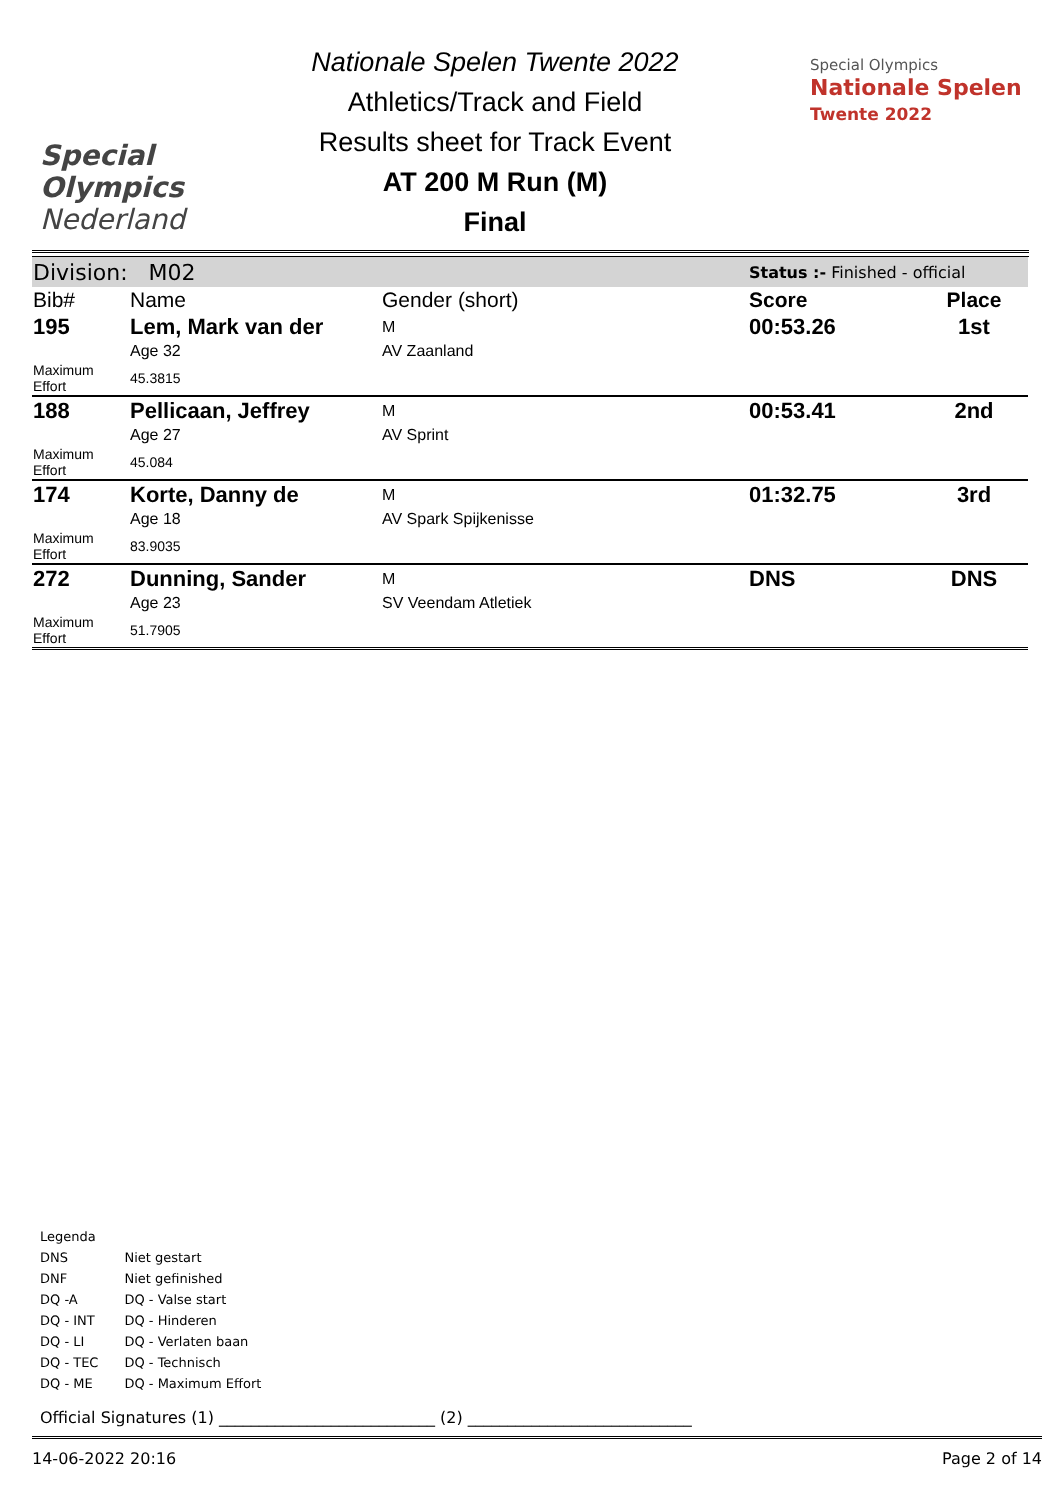Special
Olympics
Nederland
Nationale Spelen Twente 2022
Athletics/Track and Field
Results sheet for Track Event
AT 200 M Run (M)
Final
Special Olympics
Nationale Spelen
Twente 2022
| Division: M02 | | | Status :- Finished - official | |
| Bib# | Name | Gender (short) | Score | Place |
| 195 | Lem, Mark van der | M | 00:53.26 | 1st |
| | Age 32 | AV Zaanland | | |
| Maximum Effort | 45.3815 | | | |
| 188 | Pellicaan, Jeffrey | M | 00:53.41 | 2nd |
| | Age 27 | AV Sprint | | |
| Maximum Effort | 45.084 | | | |
| 174 | Korte, Danny de | M | 01:32.75 | 3rd |
| | Age 18 | AV Spark Spijkenisse | | |
| Maximum Effort | 83.9035 | | | |
| 272 | Dunning, Sander | M | DNS | DNS |
| | Age 23 | SV Veendam Atletiek | | |
| Maximum Effort | 51.7905 | | | |
Legenda
| DNS | Niet gestart |
| DNF | Niet gefinished |
| DQ -A | DQ - Valse start |
| DQ - INT | DQ - Hinderen |
| DQ - LI | DQ - Verlaten baan |
| DQ - TEC | DQ - Technisch |
| DQ - ME | DQ - Maximum Effort |
Official Signatures (1) ___________________________ (2) ____________________________
14-06-2022 20:16 Page 2 of 14